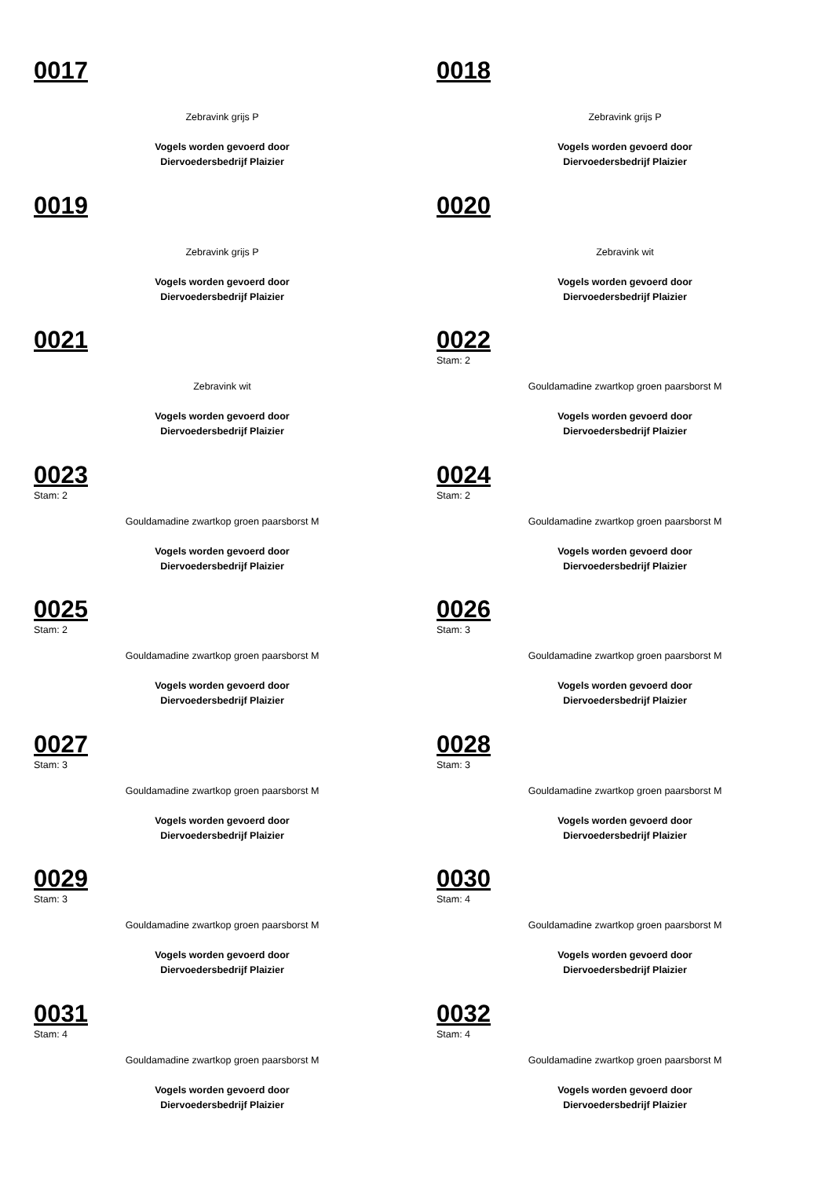0017
Zebravink grijs P
Vogels worden gevoerd door
Diervoedersbedrijf Plaizier
0018
Zebravink grijs P
Vogels worden gevoerd door
Diervoedersbedrijf Plaizier
0019
Zebravink grijs P
Vogels worden gevoerd door
Diervoedersbedrijf Plaizier
0020
Zebravink wit
Vogels worden gevoerd door
Diervoedersbedrijf Plaizier
0021
Zebravink wit
Vogels worden gevoerd door
Diervoedersbedrijf Plaizier
0022
Stam: 2
Gouldamadine zwartkop groen paarsborst M
Vogels worden gevoerd door
Diervoedersbedrijf Plaizier
0023
Stam: 2
Gouldamadine zwartkop groen paarsborst M
Vogels worden gevoerd door
Diervoedersbedrijf Plaizier
0024
Stam: 2
Gouldamadine zwartkop groen paarsborst M
Vogels worden gevoerd door
Diervoedersbedrijf Plaizier
0025
Stam: 2
Gouldamadine zwartkop groen paarsborst M
Vogels worden gevoerd door
Diervoedersbedrijf Plaizier
0026
Stam: 3
Gouldamadine zwartkop groen paarsborst M
Vogels worden gevoerd door
Diervoedersbedrijf Plaizier
0027
Stam: 3
Gouldamadine zwartkop groen paarsborst M
Vogels worden gevoerd door
Diervoedersbedrijf Plaizier
0028
Stam: 3
Gouldamadine zwartkop groen paarsborst M
Vogels worden gevoerd door
Diervoedersbedrijf Plaizier
0029
Stam: 3
Gouldamadine zwartkop groen paarsborst M
Vogels worden gevoerd door
Diervoedersbedrijf Plaizier
0030
Stam: 4
Gouldamadine zwartkop groen paarsborst M
Vogels worden gevoerd door
Diervoedersbedrijf Plaizier
0031
Stam: 4
Gouldamadine zwartkop groen paarsborst M
Vogels worden gevoerd door
Diervoedersbedrijf Plaizier
0032
Stam: 4
Gouldamadine zwartkop groen paarsborst M
Vogels worden gevoerd door
Diervoedersbedrijf Plaizier